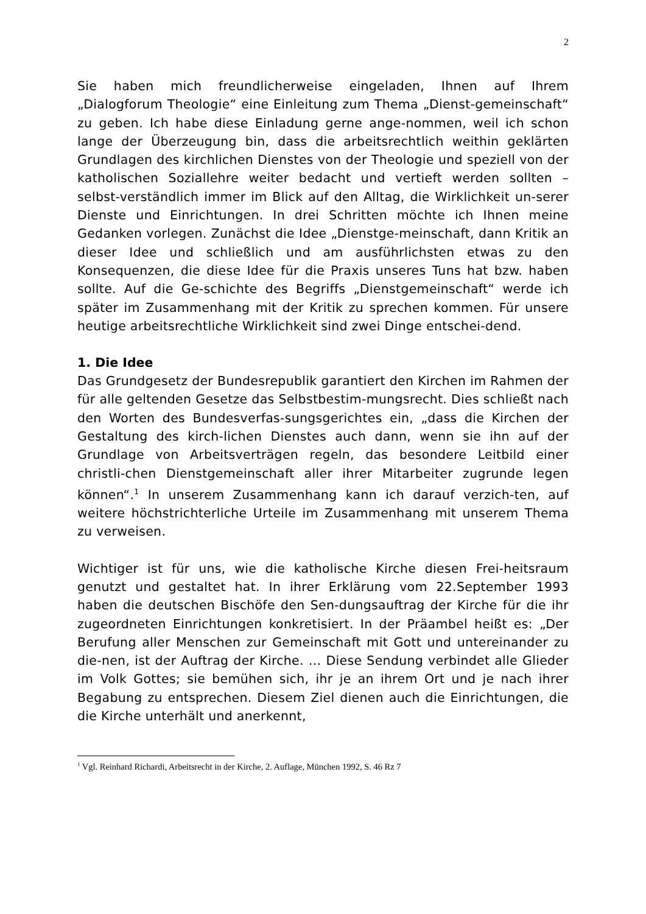2
Sie haben mich freundlicherweise eingeladen, Ihnen auf Ihrem „Dialogforum Theologie“ eine Einleitung zum Thema „Dienst-gemeinschaft“ zu geben. Ich habe diese Einladung gerne ange-nommen, weil ich schon lange der Überzeugung bin, dass die arbeitsrechtlich weithin geklärten Grundlagen des kirchlichen Dienstes von der Theologie und speziell von der katholischen Soziallehre weiter bedacht und vertieft werden sollten – selbst-verständlich immer im Blick auf den Alltag, die Wirklichkeit un-serer Dienste und Einrichtungen. In drei Schritten möchte ich Ihnen meine Gedanken vorlegen. Zunächst die Idee „Dienstge-meinschaft, dann Kritik an dieser Idee und schließlich und am ausführlichsten etwas zu den Konsequenzen, die diese Idee für die Praxis unseres Tuns hat bzw. haben sollte. Auf die Ge-schichte des Begriffs „Dienstgemeinschaft“ werde ich später im Zusammenhang mit der Kritik zu sprechen kommen. Für unsere heutige arbeitsrechtliche Wirklichkeit sind zwei Dinge entschei-dend.
1. Die Idee
Das Grundgesetz der Bundesrepublik garantiert den Kirchen im Rahmen der für alle geltenden Gesetze das Selbstbestim-mungsrecht. Dies schließt nach den Worten des Bundesverfas-sungsgerichtes ein, „dass die Kirchen der Gestaltung des kirch-lichen Dienstes auch dann, wenn sie ihn auf der Grundlage von Arbeitsverträgen regeln, das besondere Leitbild einer christli-chen Dienstgemeinschaft aller ihrer Mitarbeiter zugrunde legen können“.<sup>1</sup> In unserem Zusammenhang kann ich darauf verzich-ten, auf weitere höchstrichterliche Urteile im Zusammenhang mit unserem Thema zu verweisen.
Wichtiger ist für uns, wie die katholische Kirche diesen Frei-heitsraum genutzt und gestaltet hat. In ihrer Erklärung vom 22.September 1993 haben die deutschen Bischöfe den Sen-dungsauftrag der Kirche für die ihr zugeordneten Einrichtungen konkretisiert. In der Präambel heißt es: „Der Berufung aller Menschen zur Gemeinschaft mit Gott und untereinander zu die-nen, ist der Auftrag der Kirche. … Diese Sendung verbindet alle Glieder im Volk Gottes; sie bemühen sich, ihr je an ihrem Ort und je nach ihrer Begabung zu entsprechen. Diesem Ziel dienen auch die Einrichtungen, die die Kirche unterhält und anerkennt,
<sup>1</sup> Vgl. Reinhard Richardi, Arbeitsrecht in der Kirche, 2. Auflage, München 1992, S. 46 Rz 7